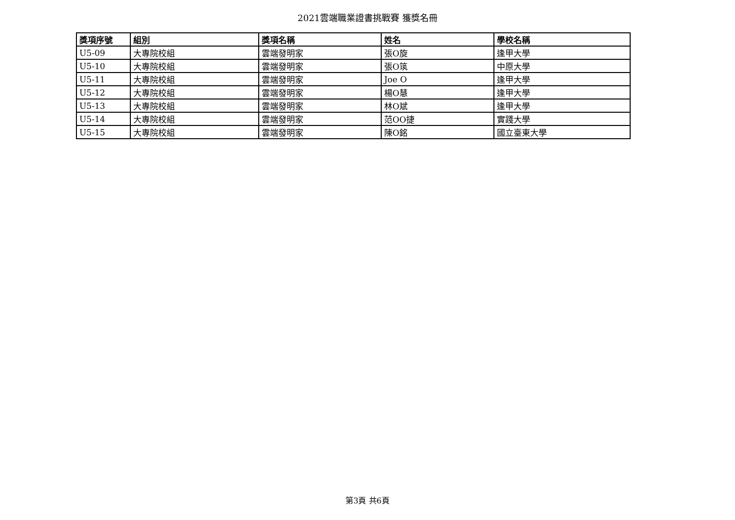2021雲端職業證書挑戰賽 獲獎名冊
| 獎項序號 | 組別 | 獎項名稱 | 姓名 | 學校名稱 |
| --- | --- | --- | --- | --- |
| U5-09 | 大專院校組 | 雲端發明家 | 張O旋 | 逢甲大學 |
| U5-10 | 大專院校組 | 雲端發明家 | 張O筑 | 中原大學 |
| U5-11 | 大專院校組 | 雲端發明家 | Joe O | 逢甲大學 |
| U5-12 | 大專院校組 | 雲端發明家 | 楊O慧 | 逢甲大學 |
| U5-13 | 大專院校組 | 雲端發明家 | 林O斌 | 逢甲大學 |
| U5-14 | 大專院校組 | 雲端發明家 | 范OO捷 | 實踐大學 |
| U5-15 | 大專院校組 | 雲端發明家 | 陳O銘 | 國立臺東大學 |
第3頁 共6頁